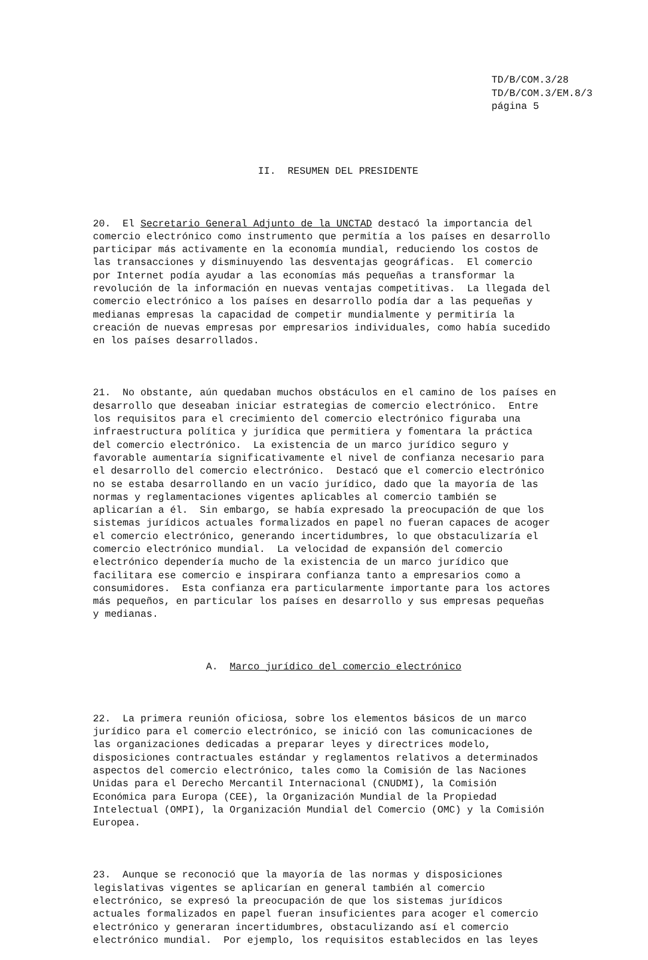TD/B/COM.3/28 TD/B/COM.3/EM.8/3 página 5
II. RESUMEN DEL PRESIDENTE
20. El Secretario General Adjunto de la UNCTAD destacó la importancia del comercio electrónico como instrumento que permitía a los países en desarrollo participar más activamente en la economía mundial, reduciendo los costos de las transacciones y disminuyendo las desventajas geográficas. El comercio por Internet podía ayudar a las economías más pequeñas a transformar la revolución de la información en nuevas ventajas competitivas. La llegada del comercio electrónico a los países en desarrollo podía dar a las pequeñas y medianas empresas la capacidad de competir mundialmente y permitiría la creación de nuevas empresas por empresarios individuales, como había sucedido en los países desarrollados.
21. No obstante, aún quedaban muchos obstáculos en el camino de los países en desarrollo que deseaban iniciar estrategias de comercio electrónico. Entre los requisitos para el crecimiento del comercio electrónico figuraba una infraestructura política y jurídica que permitiera y fomentara la práctica del comercio electrónico. La existencia de un marco jurídico seguro y favorable aumentaría significativamente el nivel de confianza necesario para el desarrollo del comercio electrónico. Destacó que el comercio electrónico no se estaba desarrollando en un vacío jurídico, dado que la mayoría de las normas y reglamentaciones vigentes aplicables al comercio también se aplicarían a él. Sin embargo, se había expresado la preocupación de que los sistemas jurídicos actuales formalizados en papel no fueran capaces de acoger el comercio electrónico, generando incertidumbres, lo que obstaculizaría el comercio electrónico mundial. La velocidad de expansión del comercio electrónico dependería mucho de la existencia de un marco jurídico que facilitara ese comercio e inspirara confianza tanto a empresarios como a consumidores. Esta confianza era particularmente importante para los actores más pequeños, en particular los países en desarrollo y sus empresas pequeñas y medianas.
A. Marco jurídico del comercio electrónico
22. La primera reunión oficiosa, sobre los elementos básicos de un marco jurídico para el comercio electrónico, se inició con las comunicaciones de las organizaciones dedicadas a preparar leyes y directrices modelo, disposiciones contractuales estándar y reglamentos relativos a determinados aspectos del comercio electrónico, tales como la Comisión de las Naciones Unidas para el Derecho Mercantil Internacional (CNUDMI), la Comisión Económica para Europa (CEE), la Organización Mundial de la Propiedad Intelectual (OMPI), la Organización Mundial del Comercio (OMC) y la Comisión Europea.
23. Aunque se reconoció que la mayoría de las normas y disposiciones legislativas vigentes se aplicarían en general también al comercio electrónico, se expresó la preocupación de que los sistemas jurídicos actuales formalizados en papel fueran insuficientes para acoger el comercio electrónico y generaran incertidumbres, obstaculizando así el comercio electrónico mundial. Por ejemplo, los requisitos establecidos en las leyes